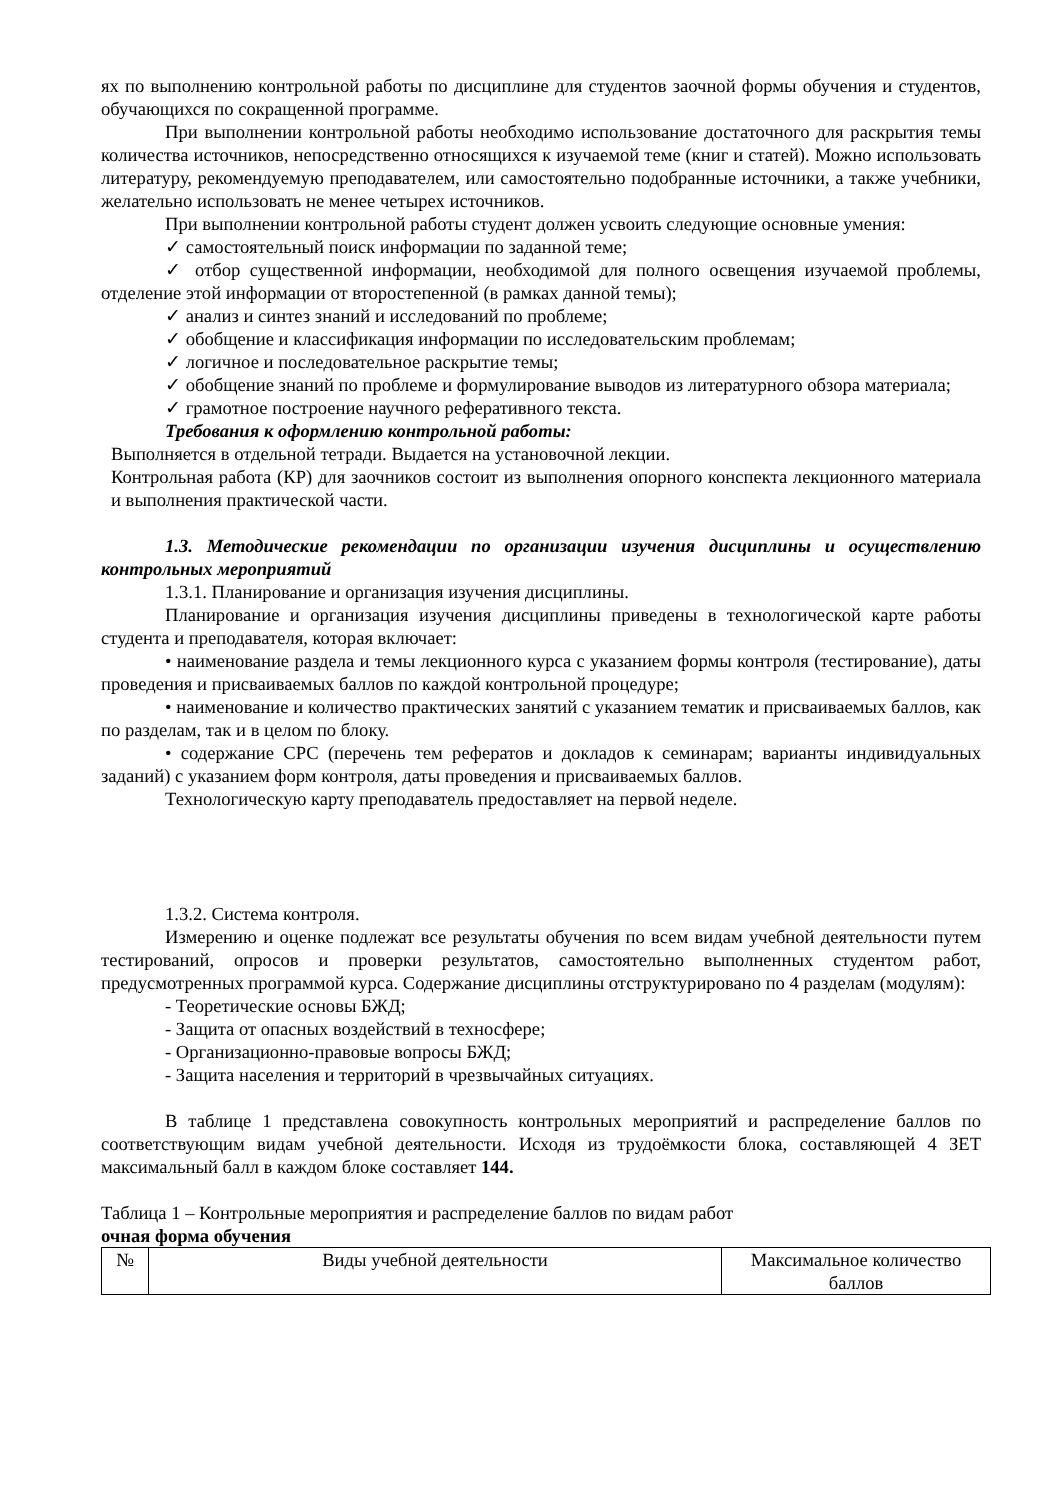ях по выполнению контрольной работы по дисциплине для студентов заочной формы обучения и студентов, обучающихся по сокращенной программе.
При выполнении контрольной работы необходимо использование достаточного для раскрытия темы количества источников, непосредственно относящихся к изучаемой теме (книг и статей). Можно использовать литературу, рекомендуемую преподавателем, или самостоятельно подобранные источники, а также учебники, желательно использовать не менее четырех источников.
При выполнении контрольной работы студент должен усвоить следующие основные умения:
✓ самостоятельный поиск информации по заданной теме;
✓ отбор существенной информации, необходимой для полного освещения изучаемой проблемы, отделение этой информации от второстепенной (в рамках данной темы);
✓ анализ и синтез знаний и исследований по проблеме;
✓ обобщение и классификация информации по исследовательским проблемам;
✓ логичное и последовательное раскрытие темы;
✓ обобщение знаний по проблеме и формулирование выводов из литературного обзора материала;
✓ грамотное построение научного реферативного текста.
Требования к оформлению контрольной работы:
Выполняется в отдельной тетради. Выдается на установочной лекции.
Контрольная работа (КР) для заочников состоит из выполнения опорного конспекта лекционного материала и выполнения практической части.
1.3. Методические рекомендации по организации изучения дисциплины и осуществлению контрольных мероприятий
1.3.1. Планирование и организация изучения дисциплины.
Планирование и организация изучения дисциплины приведены в технологической карте работы студента и преподавателя, которая включает:
• наименование раздела и темы лекционного курса с указанием формы контроля (тестирование), даты проведения и присваиваемых баллов по каждой контрольной процедуре;
• наименование и количество практических занятий с указанием тематик и присваиваемых баллов, как по разделам, так и в целом по блоку.
• содержание СРС (перечень тем рефератов и докладов к семинарам; варианты индивидуальных заданий) с указанием форм контроля, даты проведения и присваиваемых баллов.
Технологическую карту преподаватель предоставляет на первой неделе.
1.3.2. Система контроля.
Измерению и оценке подлежат все результаты обучения по всем видам учебной деятельности путем тестирований, опросов и проверки результатов, самостоятельно выполненных студентом работ, предусмотренных программой курса. Содержание дисциплины отструктурировано по 4 разделам (модулям):
- Теоретические основы БЖД;
- Защита от опасных воздействий в техносфере;
- Организационно-правовые вопросы БЖД;
- Защита населения и территорий в чрезвычайных ситуациях.
В таблице 1 представлена совокупность контрольных мероприятий и распределение баллов по соответствующим видам учебной деятельности. Исходя из трудоёмкости блока, составляющей 4 ЗЕТ максимальный балл в каждом блоке составляет 144.
Таблица 1 – Контрольные мероприятия и распределение баллов по видам работ
очная форма обучения
| № | Виды учебной деятельности | Максимальное количество баллов |
| --- | --- | --- |